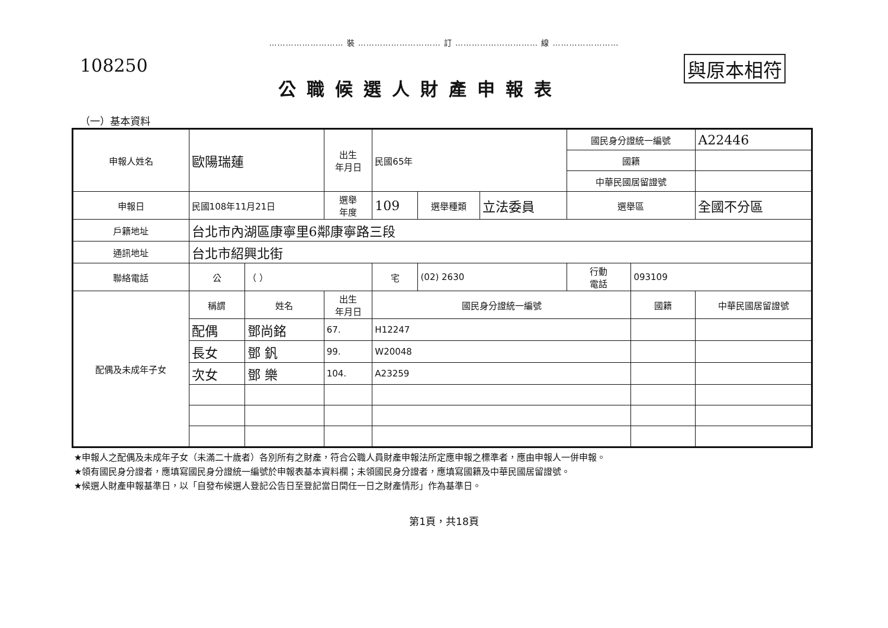……………………… 裝 ………………………… 訂 ………………………… 線 ……………………
108250
公職候選人財產申報表
與原本相符
（一）基本資料
| 申報人姓名 | 歐陽瑞蓮 | | 出生 年月日 | 民國65年 | | | 國民身分證統一編號 | | A22446 |
| | | | | | | | 國籍 | | |
| | | | | | | | 中華民國居留證號 | | |
| 申報日 | 民國108年11月21日 | | 選舉 年度 | 109 | 選舉種類 | 立法委員 | 選舉區 | | 全國不分區 |
| 戶籍地址 | 台北市內湖區康寧里6鄰康寧路三段 | | | | | | | | |
| 通訊地址 | 台北市紹興北街 | | | | | | | | |
| 聯絡電話 | 公 | （ ） | | 宅 | (02) 2630 | | 行動 電話 | 093109 | |
| 配偶及未成年子女 | 稱謂 | 姓名 | 出生 年月日 | 國民身分證統一編號 | | | | 國籍 | 中華民國居留證號 |
| | 配偶 | 鄧尚銘 | 67. | H12247 | | | | | |
| | 長女 | 鄧 釩 | 99. | W20048 | | | | | |
| | 次女 | 鄧 樂 | 104. | A23259 | | | | | |
★申報人之配偶及未成年子女（未滿二十歲者）各別所有之財產，符合公職人員財產申報法所定應申報之標準者，應由申報人一併申報。
★領有國民身分證者，應填寫國民身分證統一編號於申報表基本資料欄；未領國民身分證者，應填寫國籍及中華民國居留證號。
★候選人財產申報基準日，以「自發布候選人登記公告日至登記當日間任一日之財產情形」作為基準日。
第1頁，共18頁